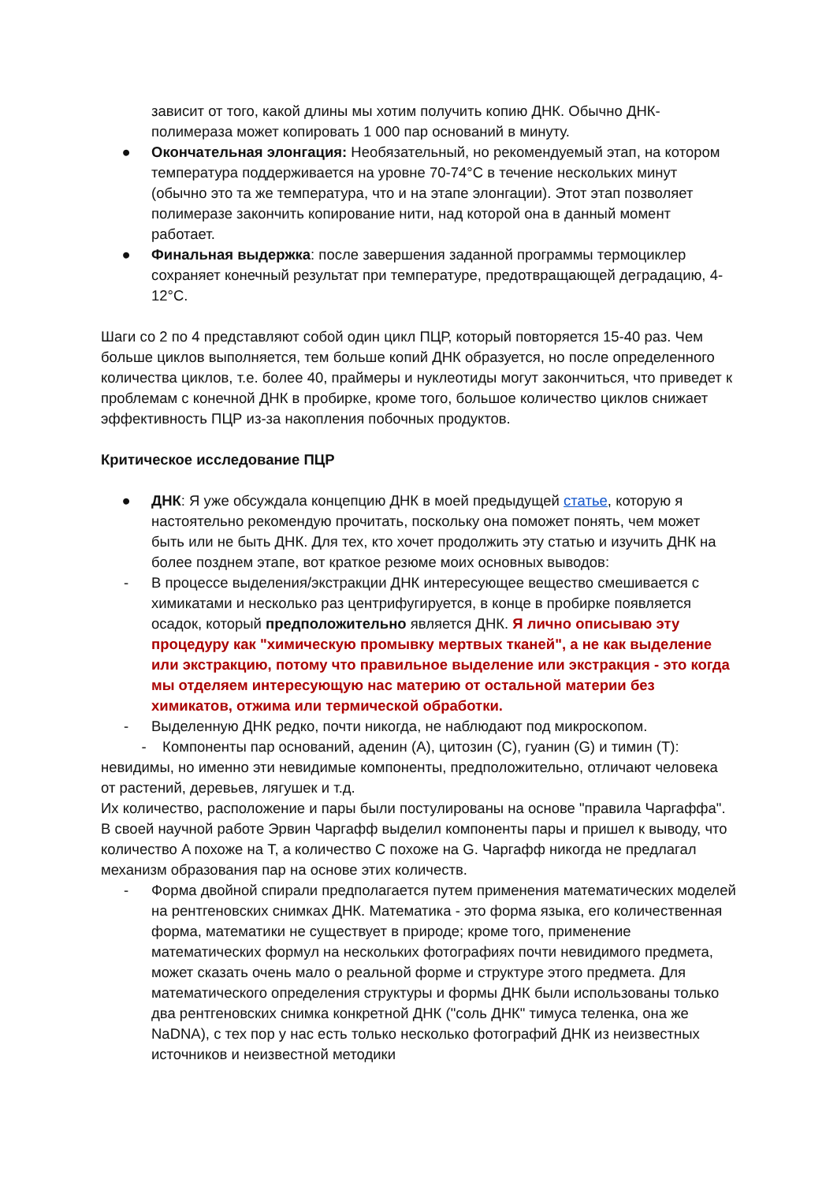зависит от того, какой длины мы хотим получить копию ДНК. Обычно ДНК-полимераза может копировать 1 000 пар оснований в минуту.
● Окончательная элонгация: Необязательный, но рекомендуемый этап, на котором температура поддерживается на уровне 70-74°C в течение нескольких минут (обычно это та же температура, что и на этапе элонгации). Этот этап позволяет полимеразе закончить копирование нити, над которой она в данный момент работает.
● Финальная выдержка: после завершения заданной программы термоциклер сохраняет конечный результат при температуре, предотвращающей деградацию, 4-12°C.
Шаги со 2 по 4 представляют собой один цикл ПЦР, который повторяется 15-40 раз. Чем больше циклов выполняется, тем больше копий ДНК образуется, но после определенного количества циклов, т.е. более 40, праймеры и нуклеотиды могут закончиться, что приведет к проблемам с конечной ДНК в пробирке, кроме того, большое количество циклов снижает эффективность ПЦР из-за накопления побочных продуктов.
Критическое исследование ПЦР
● ДНК: Я уже обсуждала концепцию ДНК в моей предыдущей статье, которую я настоятельно рекомендую прочитать, поскольку она поможет понять, чем может быть или не быть ДНК. Для тех, кто хочет продолжить эту статью и изучить ДНК на более позднем этапе, вот краткое резюме моих основных выводов:
- В процессе выделения/экстракции ДНК интересующее вещество смешивается с химикатами и несколько раз центрифугируется, в конце в пробирке появляется осадок, который предположительно является ДНК. Я лично описываю эту процедуру как "химическую промывку мертвых тканей", а не как выделение или экстракцию, потому что правильное выделение или экстракция - это когда мы отделяем интересующую нас материю от остальной материи без химикатов, отжима или термической обработки.
- Выделенную ДНК редко, почти никогда, не наблюдают под микроскопом.
- Компоненты пар оснований, аденин (A), цитозин (C), гуанин (G) и тимин (T): невидимы, но именно эти невидимые компоненты, предположительно, отличают человека от растений, деревьев, лягушек и т.д.
Их количество, расположение и пары были постулированы на основе "правила Чаргаффа". В своей научной работе Эрвин Чаргафф выделил компоненты пары и пришел к выводу, что количество A похоже на T, а количество C похоже на G. Чаргафф никогда не предлагал механизм образования пар на основе этих количеств.
- Форма двойной спирали предполагается путем применения математических моделей на рентгеновских снимках ДНК. Математика - это форма языка, его количественная форма, математики не существует в природе; кроме того, применение математических формул на нескольких фотографиях почти невидимого предмета, может сказать очень мало о реальной форме и структуре этого предмета. Для математического определения структуры и формы ДНК были использованы только два рентгеновских снимка конкретной ДНК ("соль ДНК" тимуса теленка, она же NaDNA), с тех пор у нас есть только несколько фотографий ДНК из неизвестных источников и неизвестной методики